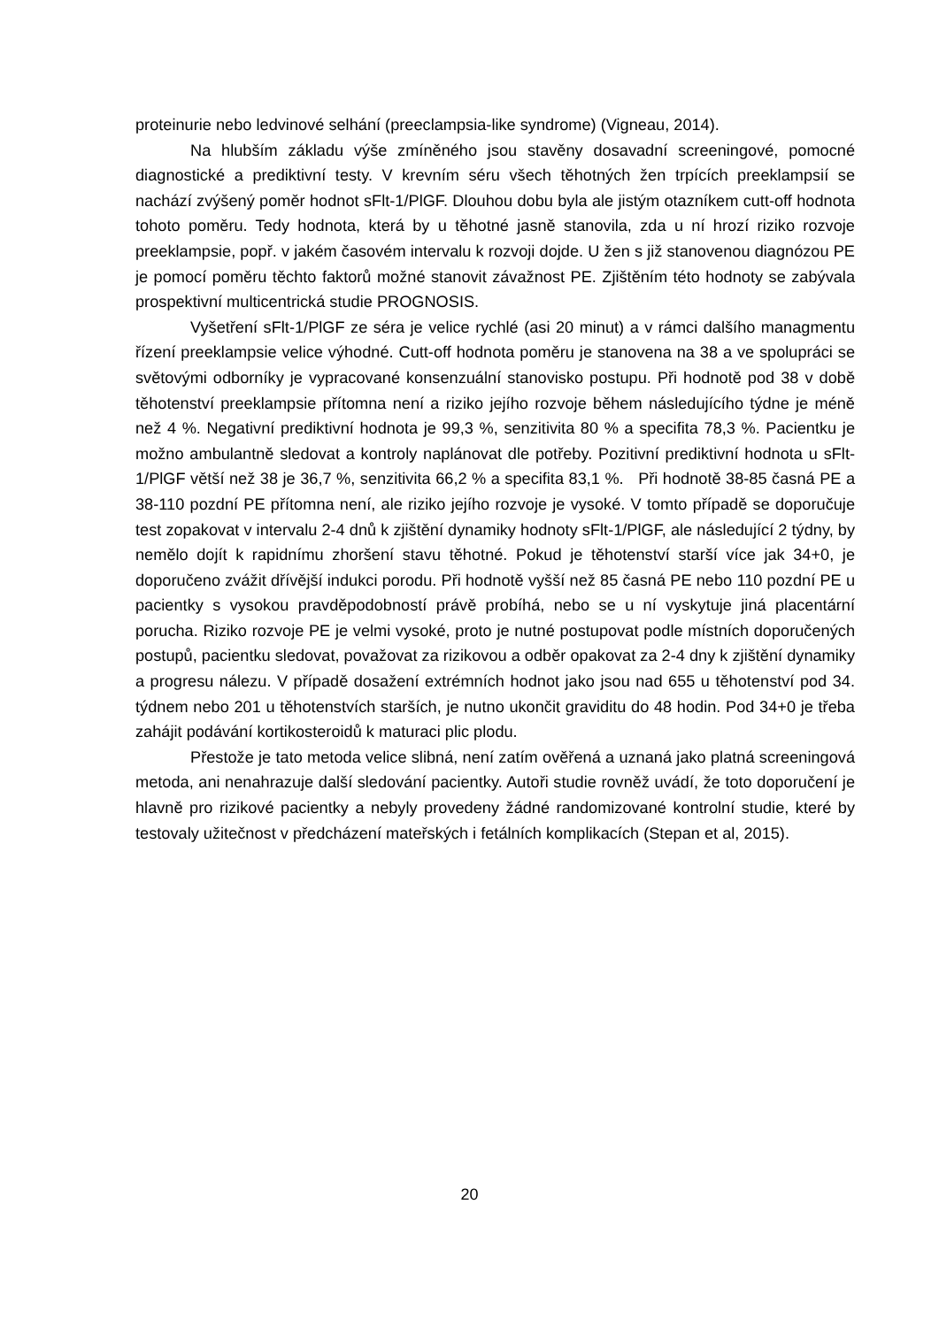proteinurie nebo ledvinové selhání (preeclampsia-like syndrome) (Vigneau, 2014).
Na hlubším základu výše zmíněného jsou stavěny dosavadní screeningové, pomocné diagnostické a prediktivní testy. V krevním séru všech těhotných žen trpících preeklampsií se nachází zvýšený poměr hodnot sFlt-1/PlGF. Dlouhou dobu byla ale jistým otazníkem cutt-off hodnota tohoto poměru. Tedy hodnota, která by u těhotné jasně stanovila, zda u ní hrozí riziko rozvoje preeklampsie, popř. v jakém časovém intervalu k rozvoji dojde. U žen s již stanovenou diagnózou PE je pomocí poměru těchto faktorů možné stanovit závažnost PE. Zjištěním této hodnoty se zabývala prospektivní multicentrická studie PROGNOSIS.
Vyšetření sFlt-1/PlGF ze séra je velice rychlé (asi 20 minut) a v rámci dalšího managmentu řízení preeklampsie velice výhodné. Cutt-off hodnota poměru je stanovena na 38 a ve spolupráci se světovými odborníky je vypracované konsenzuální stanovisko postupu. Při hodnotě pod 38 v době těhotenství preeklampsie přítomna není a riziko jejího rozvoje během následujícího týdne je méně než 4 %. Negativní prediktivní hodnota je 99,3 %, senzitivita 80 % a specifita 78,3 %. Pacientku je možno ambulantně sledovat a kontroly naplánovat dle potřeby. Pozitivní prediktivní hodnota u sFlt-1/PlGF větší než 38 je 36,7 %, senzitivita 66,2 % a specifita 83,1 %. Při hodnotě 38-85 časná PE a 38-110 pozdní PE přítomna není, ale riziko jejího rozvoje je vysoké. V tomto případě se doporučuje test zopakovat v intervalu 2-4 dnů k zjištění dynamiky hodnoty sFlt-1/PlGF, ale následující 2 týdny, by nemělo dojít k rapidnímu zhoršení stavu těhotné. Pokud je těhotenství starší více jak 34+0, je doporučeno zvážit dřívější indukci porodu. Při hodnotě vyšší než 85 časná PE nebo 110 pozdní PE u pacientky s vysokou pravděpodobností právě probíhá, nebo se u ní vyskytuje jiná placentární porucha. Riziko rozvoje PE je velmi vysoké, proto je nutné postupovat podle místních doporučených postupů, pacientku sledovat, považovat za rizikovou a odběr opakovat za 2-4 dny k zjištění dynamiky a progresu nálezu. V případě dosažení extrémních hodnot jako jsou nad 655 u těhotenství pod 34. týdnem nebo 201 u těhotenstvích starších, je nutno ukončit graviditu do 48 hodin. Pod 34+0 je třeba zahájit podávání kortikosteroidů k maturaci plic plodu.
Přestože je tato metoda velice slibná, není zatím ověřená a uznaná jako platná screeningová metoda, ani nenahrazuje další sledování pacientky. Autoři studie rovněž uvádí, že toto doporučení je hlavně pro rizikové pacientky a nebyly provedeny žádné randomizované kontrolní studie, které by testovaly užitečnost v předcházení mateřských i fetálních komplikacích (Stepan et al, 2015).
20